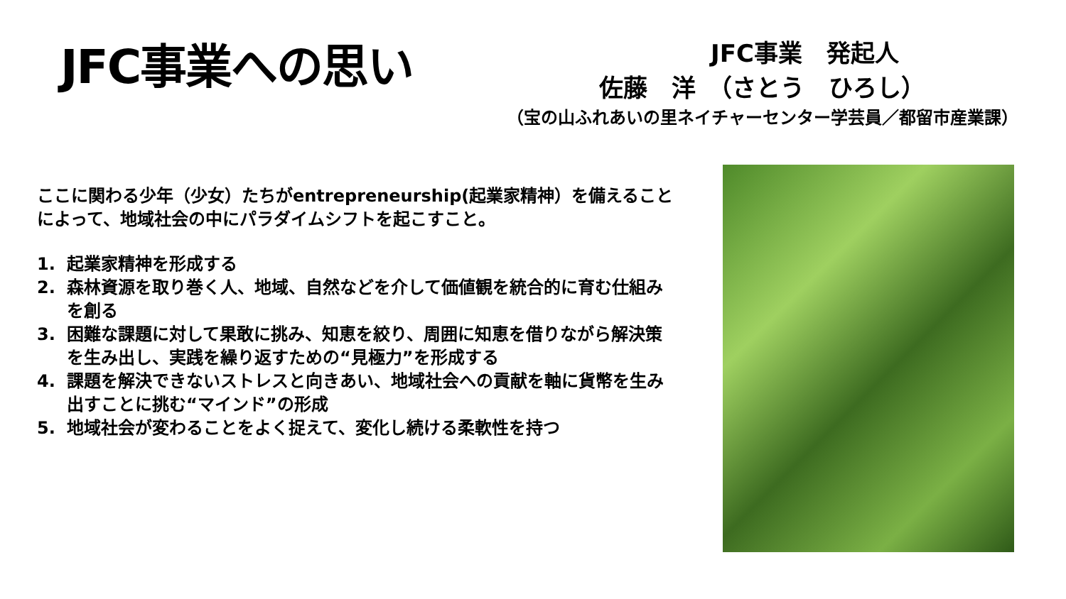JFC事業への思い
JFC事業　発起人
佐藤　洋　（さとう　ひろし）
（宝の山ふれあいの里ネイチャーセンター学芸員／都留市産業課）
ここに関わる少年（少女）たちがentrepreneurship(起業家精神）を備えることによって、地域社会の中にパラダイムシフトを起こすこと。
1. 起業家精神を形成する
2. 森林資源を取り巻く人、地域、自然などを介して価値観を統合的に育む仕組みを創る
3. 困難な課題に対して果敢に挑み、知恵を絞り、周囲に知恵を借りながら解決策を生み出し、実践を繰り返すための“見極力”を形成する
4. 課題を解決できないストレスと向きあい、地域社会への貢献を軸に貨幣を生み出すことに挑む“マインド”の形成
5. 地域社会が変わることをよく捉えて、変化し続ける柔軟性を持つ